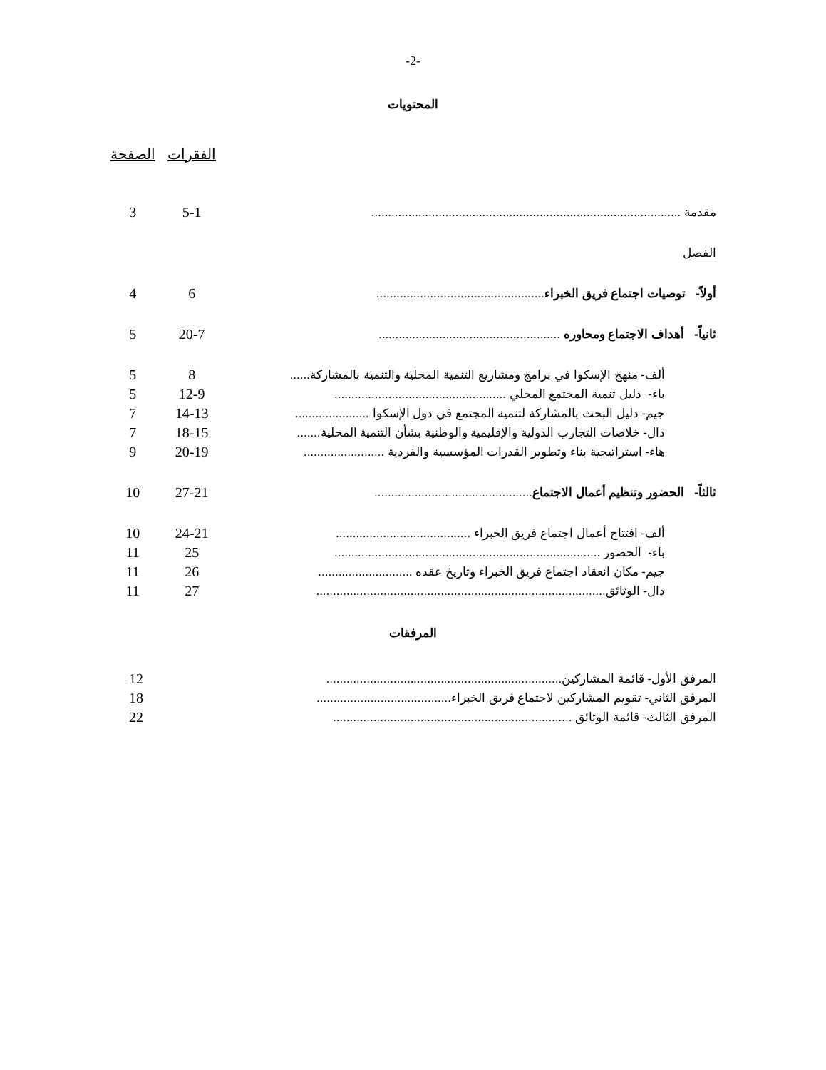-2-
المحتويات
| | الفقرات | الصفحة |
| مقدمة ............................................................................................ | 5-1 | 3 |
| الفصل | | |
| أولاً- توصيات اجتماع فريق الخبراء .................................................. | 6 | 4 |
| ثانياً- أهداف الاجتماع ومحاوره ...................................................... | 20-7 | 5 |
| ألف- منهج الإسكوا في برامج ومشاريع التنمية المحلية والتنمية بالمشاركة...... | 8 | 5 |
| باء- دليل تنمية المجتمع المحلي ................................................... | 12-9 | 5 |
| جيم- دليل البحث بالمشاركة لتنمية المجتمع في دول الإسكوا ...................... | 14-13 | 7 |
| دال- خلاصات التجارب الدولية والإقليمية والوطنية بشأن التنمية المحلية....... | 18-15 | 7 |
| هاء- استراتيجية بناء وتطوير القدرات المؤسسية والفردية ........................ | 20-19 | 9 |
| ثالثاً- الحضور وتنظيم أعمال الاجتماع ............................................... | 27-21 | 10 |
| ألف- افتتاح أعمال اجتماع فريق الخبراء ........................................ | 24-21 | 10 |
| باء- الحضور ............................................................................... | 25 | 11 |
| جيم- مكان انعقاد اجتماع فريق الخبراء وتاريخ عقده ............................ | 26 | 11 |
| دال- الوثائق...................................................................................... | 27 | 11 |
المرفقات
| المرفق الأول- قائمة المشاركين...................................................................... | | 12 |
| المرفق الثاني- تقويم المشاركين لاجتماع فريق الخبراء........................................ | | 18 |
| المرفق الثالث- قائمة الوثائق ....................................................................... | | 22 |